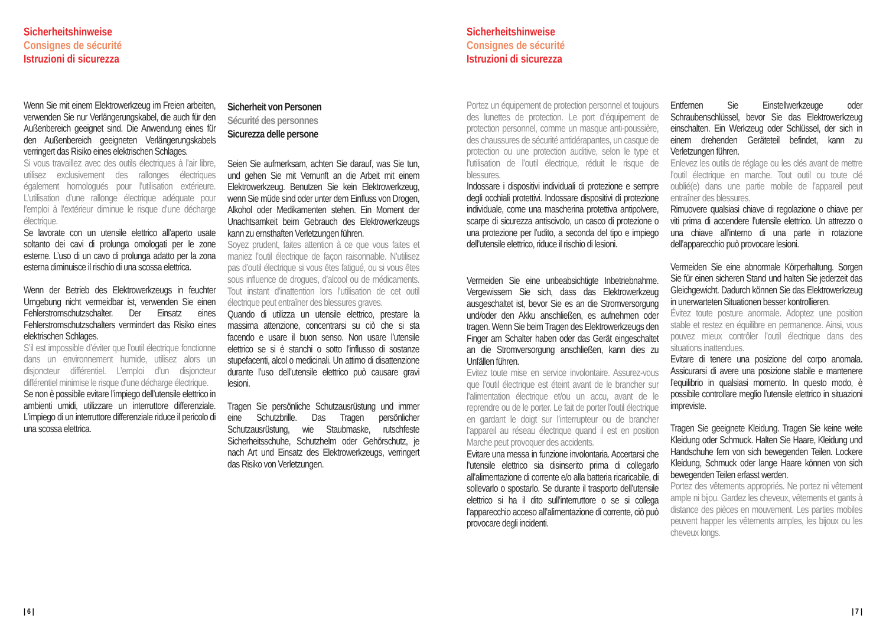Sicherheitshinweise
Consignes de sécurité
Istruzioni di sicurezza
Wenn Sie mit einem Elektrowerkzeug im Freien arbeiten, verwenden Sie nur Verlängerungskabel, die auch für den Außenbereich geeignet sind. Die Anwendung eines für den Außenbereich geeigneten Verlängerungskabels verringert das Risiko eines elektrischen Schlages.
Si vous travaillez avec des outils électriques à l’air libre, utilisez exclusivement des rallonges électriques également homologués pour l’utilisation extérieure. L’utilisation d’une rallonge électrique adéquate pour l’emploi à l’extérieur diminue le risque d’une décharge électrique.
Se lavorate con un utensile elettrico all’aperto usate soltanto dei cavi di prolunga omologati per le zone esterne. L’uso di un cavo di prolunga adatto per la zona esterna diminuisce il rischio di una scossa elettrica.
Wenn der Betrieb des Elektrowerkzeugs in feuchter Umgebung nicht vermeidbar ist, verwenden Sie einen Fehlerstromschutzschalter. Der Einsatz eines Fehlerstromschutzschalters vermindert das Risiko eines elektrischen Schlages.
S’il est impossible d’éviter que l’outil électrique fonctionne dans un environnement humide, utilisez alors un disjoncteur différentiel. L’emploi d’un disjoncteur différentiel minimise le risque d’une décharge électrique.
Se non è possibile evitare l’impiego dell’utensile elettrico in ambienti umidi, utilizzare un interruttore differenziale. L’impiego di un interruttore differenziale riduce il pericolo di una scossa elettrica.
Sicherheit von Personen
Sécurité des personnes
Sicurezza delle persone
Seien Sie aufmerksam, achten Sie darauf, was Sie tun, und gehen Sie mit Vernunft an die Arbeit mit einem Elektrowerkzeug. Benutzen Sie kein Elektrowerkzeug, wenn Sie müde sind oder unter dem Einfluss von Drogen, Alkohol oder Medikamenten stehen. Ein Moment der Unachtsamkeit beim Gebrauch des Elektrowerkzeugs kann zu ernsthaften Verletzungen führen.
Soyez prudent, faites attention à ce que vous faites et maniez l’outil électrique de façon raisonnable. N’utilisez pas d’outil électrique si vous êtes fatigué, ou si vous êtes sous influence de drogues, d’alcool ou de médicaments. Tout instant d’inattention lors l’utilisation de cet outil électrique peut entraîner des blessures graves.
Quando di utilizza un utensile elettrico, prestare la massima attenzione, concentrarsi su ciò che si sta facendo e usare il buon senso. Non usare l’utensile elettrico se si è stanchi o sotto l’influsso di sostanze stupefacenti, alcol o medicinali. Un attimo di disattenzione durante l’uso dell’utensile elettrico può causare gravi lesioni.
Tragen Sie persönliche Schutzausrüstung und immer eine Schutzbrille. Das Tragen persönlicher Schutzausrüstung, wie Staubmaske, rutschfeste Sicherheitsschuhe, Schutzhelm oder Gehörschutz, je nach Art und Einsatz des Elektrowerkzeugs, verringert das Risiko von Verletzungen.
| 6 |
Sicherheitshinweise
Consignes de sécurité
Istruzioni di sicurezza
Portez un équipement de protection personnel et toujours des lunettes de protection. Le port d’équipement de protection personnel, comme un masque anti-poussière, des chaussures de sécurité antidérapantes, un casque de protection ou une protection auditive, selon le type et l’utilisation de l’outil électrique, réduit le risque de blessures.
Indossare i dispositivi individuali di protezione e sempre degli occhiali protettivi. Indossare dispositivi di protezione individuale, come una mascherina protettiva antipolvere, scarpe di sicurezza antiscivolo, un casco di protezione o una protezione per l’udito, a seconda del tipo e impiego dell’utensile elettrico, riduce il rischio di lesioni.
Vermeiden Sie eine unbeabsichtigte Inbetriebnahme. Vergewissern Sie sich, dass das Elektrowerkzeug ausgeschaltet ist, bevor Sie es an die Stromversorgung und/oder den Akku anschließen, es aufnehmen oder tragen. Wenn Sie beim Tragen des Elektrowerkzeugs den Finger am Schalter haben oder das Gerät eingeschaltet an die Stromversorgung anschließen, kann dies zu Unfällen führen.
Evitez toute mise en service involontaire. Assurez-vous que l’outil électrique est éteint avant de le brancher sur l’alimentation électrique et/ou un accu, avant de le reprendre ou de le porter. Le fait de porter l’outil électrique en gardant le doigt sur l’interrupteur ou de brancher l’appareil au réseau électrique quand il est en position Marche peut provoquer des accidents.
Evitare una messa in funzione involontaria. Accertarsi che l’utensile elettrico sia disinserito prima di collegarlo all’alimentazione di corrente e/o alla batteria ricaricabile, di sollevarlo o spostarlo. Se durante il trasporto dell’utensile elettrico si ha il dito sull’interruttore o se si collega l’apparecchio acceso all’alimentazione di corrente, ciò può provocare degli incidenti.
Entfernen Sie Einstellwerkzeuge oder Schraubenschlüssel, bevor Sie das Elektrowerkzeug einschalten. Ein Werkzeug oder Schlüssel, der sich in einem drehenden Geräteteil befindet, kann zu Verletzungen führen.
Enlevez les outils de réglage ou les clés avant de mettre l’outil électrique en marche. Tout outil ou toute clé oublié(e) dans une partie mobile de l’appareil peut entraîner des blessures.
Rimuovere qualsiasi chiave di regolazione o chiave per viti prima di accendere l’utensile elettrico. Un attrezzo o una chiave all’interno di una parte in rotazione dell’apparecchio può provocare lesioni.
Vermeiden Sie eine abnormale Körperhaltung. Sorgen Sie für einen sicheren Stand und halten Sie jederzeit das Gleichgewicht. Dadurch können Sie das Elektrowerkzeug in unerwarteten Situationen besser kontrollieren.
Évitez toute posture anormale. Adoptez une position stable et restez en équilibre en permanence. Ainsi, vous pouvez mieux contrôler l’outil électrique dans des situations inattendues.
Evitare di tenere una posizione del corpo anomala. Assicurarsi di avere una posizione stabile e mantenere l’equilibrio in qualsiasi momento. In questo modo, è possibile controllare meglio l’utensile elettrico in situazioni impreviste.
Tragen Sie geeignete Kleidung. Tragen Sie keine weite Kleidung oder Schmuck. Halten Sie Haare, Kleidung und Handschuhe fern von sich bewegenden Teilen. Lockere Kleidung, Schmuck oder lange Haare können von sich bewegenden Teilen erfasst werden.
Portez des vêtements appropriés. Ne portez ni vêtement ample ni bijou. Gardez les cheveux, vêtements et gants à distance des pièces en mouvement. Les parties mobiles peuvent happer les vêtements amples, les bijoux ou les cheveux longs.
| 7 |